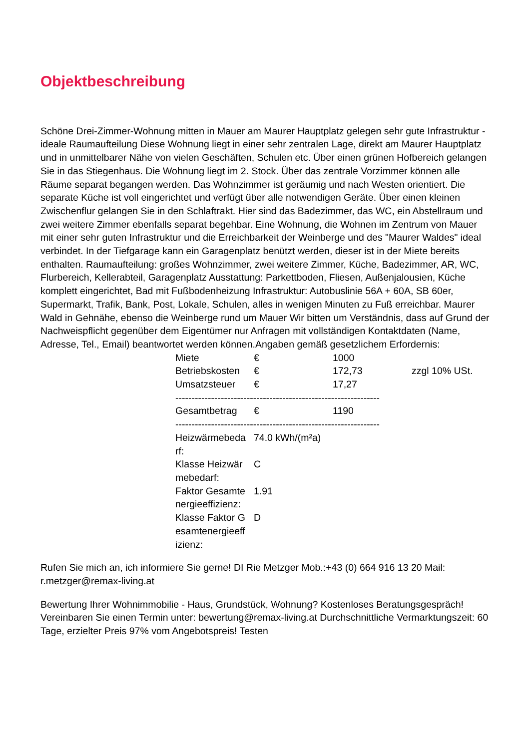Objektbeschreibung
Schöne Drei-Zimmer-Wohnung mitten in Mauer am Maurer Hauptplatz gelegen sehr gute Infrastruktur - ideale Raumaufteilung Diese Wohnung liegt in einer sehr zentralen Lage, direkt am Maurer Hauptplatz und in unmittelbarer Nähe von vielen Geschäften, Schulen etc. Über einen grünen Hofbereich gelangen Sie in das Stiegenhaus. Die Wohnung liegt im 2. Stock. Über das zentrale Vorzimmer können alle Räume separat begangen werden. Das Wohnzimmer ist geräumig und nach Westen orientiert. Die separate Küche ist voll eingerichtet und verfügt über alle notwendigen Geräte. Über einen kleinen Zwischenflur gelangen Sie in den Schlaftrakt. Hier sind das Badezimmer, das WC, ein Abstellraum und zwei weitere Zimmer ebenfalls separat begehbar. Eine Wohnung, die Wohnen im Zentrum von Mauer mit einer sehr guten Infrastruktur und die Erreichbarkeit der Weinberge und des "Maurer Waldes" ideal verbindet. In der Tiefgarage kann ein Garagenplatz benützt werden, dieser ist in der Miete bereits enthalten. Raumaufteilung: großes Wohnzimmer, zwei weitere Zimmer, Küche, Badezimmer, AR, WC, Flurbereich, Kellerabteil, Garagenplatz Ausstattung: Parkettboden, Fliesen, Außenjalousien, Küche komplett eingerichtet, Bad mit Fußbodenheizung Infrastruktur: Autobuslinie 56A + 60A, SB 60er, Supermarkt, Trafik, Bank, Post, Lokale, Schulen, alles in wenigen Minuten zu Fuß erreichbar. Maurer Wald in Gehnähe, ebenso die Weinberge rund um Mauer Wir bitten um Verständnis, dass auf Grund der Nachweispflicht gegenüber dem Eigentümer nur Anfragen mit vollständigen Kontaktdaten (Name, Adresse, Tel., Email) beantwortet werden können.Angaben gemäß gesetzlichem Erfordernis:
| Miete | € | 1000 | |
| Betriebskosten | € | 172,73 | zzgl 10% USt. |
| Umsatzsteuer | € | 17,27 | |
| --------------------------------------------------------------- | | | |
| Gesamtbetrag | € | 1190 | |
| --------------------------------------------------------------- | | | |
| Heizwärmebeda rf: | 74.0 kWh/(m²a) | | |
| Klasse Heizwär mebedarf: | C | | |
| Faktor Gesamte nergieeffizienz: | 1.91 | | |
| Klasse Faktor G esamtenergieeff izienz: | D | | |
Rufen Sie mich an, ich informiere Sie gerne! DI Rie Metzger Mob.:+43 (0) 664 916 13 20 Mail: r.metzger@remax-living.at
Bewertung Ihrer Wohnimmobilie - Haus, Grundstück, Wohnung? Kostenloses Beratungsgespräch! Vereinbaren Sie einen Termin unter: bewertung@remax-living.at Durchschnittliche Vermarktungszeit: 60 Tage, erzielter Preis 97% vom Angebotspreis! Testen